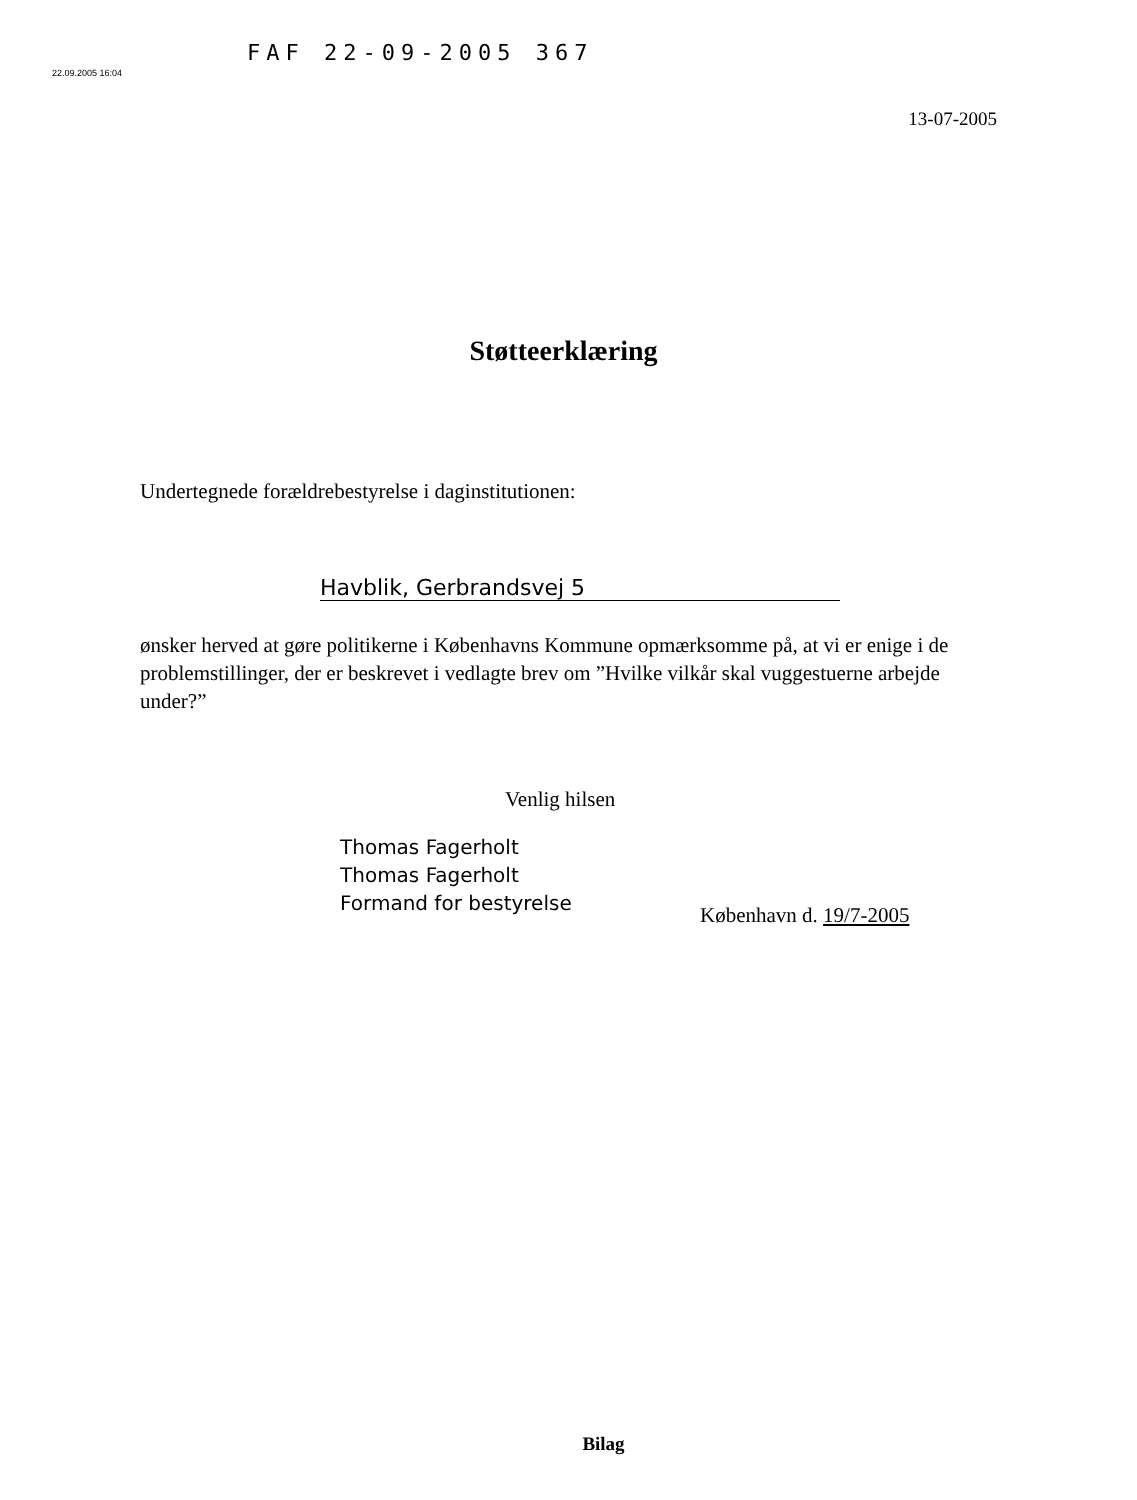22.09.2005 16:04
FAF 22-09-2005 367
13-07-2005
Støtteerklæring
Undertegnede forældrebestyrelse i daginstitutionen:
Havblik, Gerbrandsvej 5
ønsker herved at gøre politikerne i Københavns Kommune opmærksomme på, at vi er enige i de problemstillinger, der er beskrevet i vedlagte brev om ”Hvilke vilkår skal vuggestuerne arbejde under?”
Venlig hilsen
Thomas Fagerholt
Thomas Fagerholt
Formand for bestyrelse
København d. 19/7-2005
Bilag